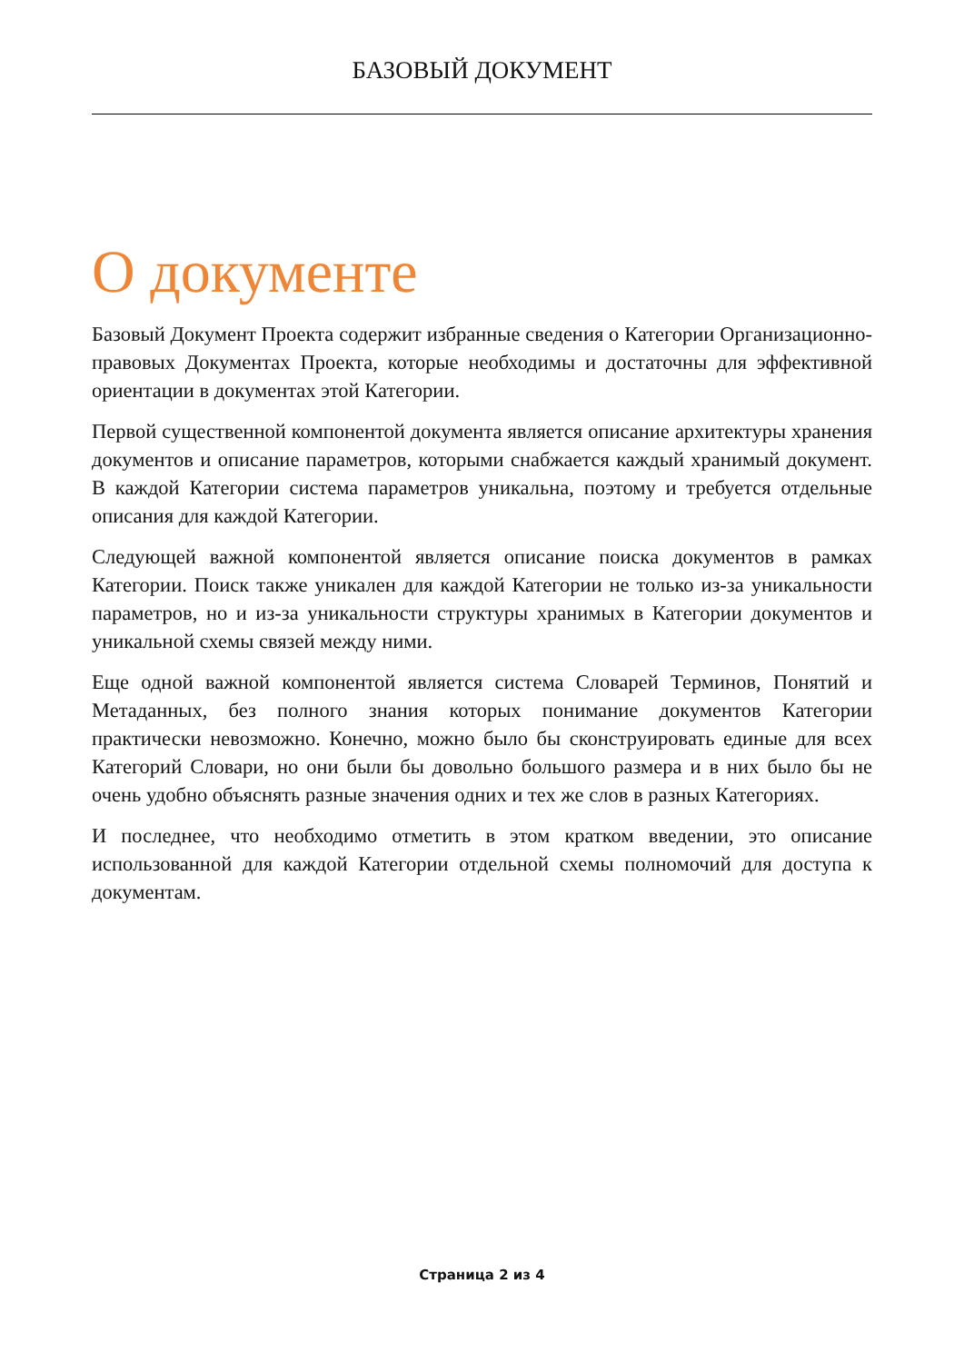БАЗОВЫЙ ДОКУМЕНТ
О документе
Базовый Документ Проекта содержит избранные сведения о Категории Организационно-правовых Документах Проекта, которые необходимы и достаточны для эффективной ориентации в документах этой Категории.
Первой существенной компонентой документа является описание архитектуры хранения документов и описание параметров, которыми снабжается каждый хранимый документ. В каждой Категории система параметров уникальна, поэтому и требуется отдельные описания для каждой Категории.
Следующей важной компонентой является описание поиска документов в рамках Категории. Поиск также уникален для каждой Категории не только из-за уникальности параметров, но и из-за уникальности структуры хранимых в Категории документов и уникальной схемы связей между ними.
Еще одной важной компонентой является система Словарей Терминов, Понятий и Метаданных, без полного знания которых понимание документов Категории практически невозможно. Конечно, можно было бы сконструировать единые для всех Категорий Словари, но они были бы довольно большого размера и в них было бы не очень удобно объяснять разные значения одних и тех же слов в разных Категориях.
И последнее, что необходимо отметить в этом кратком введении, это описание использованной для каждой Категории отдельной схемы полномочий для доступа к документам.
Страница 2 из 4